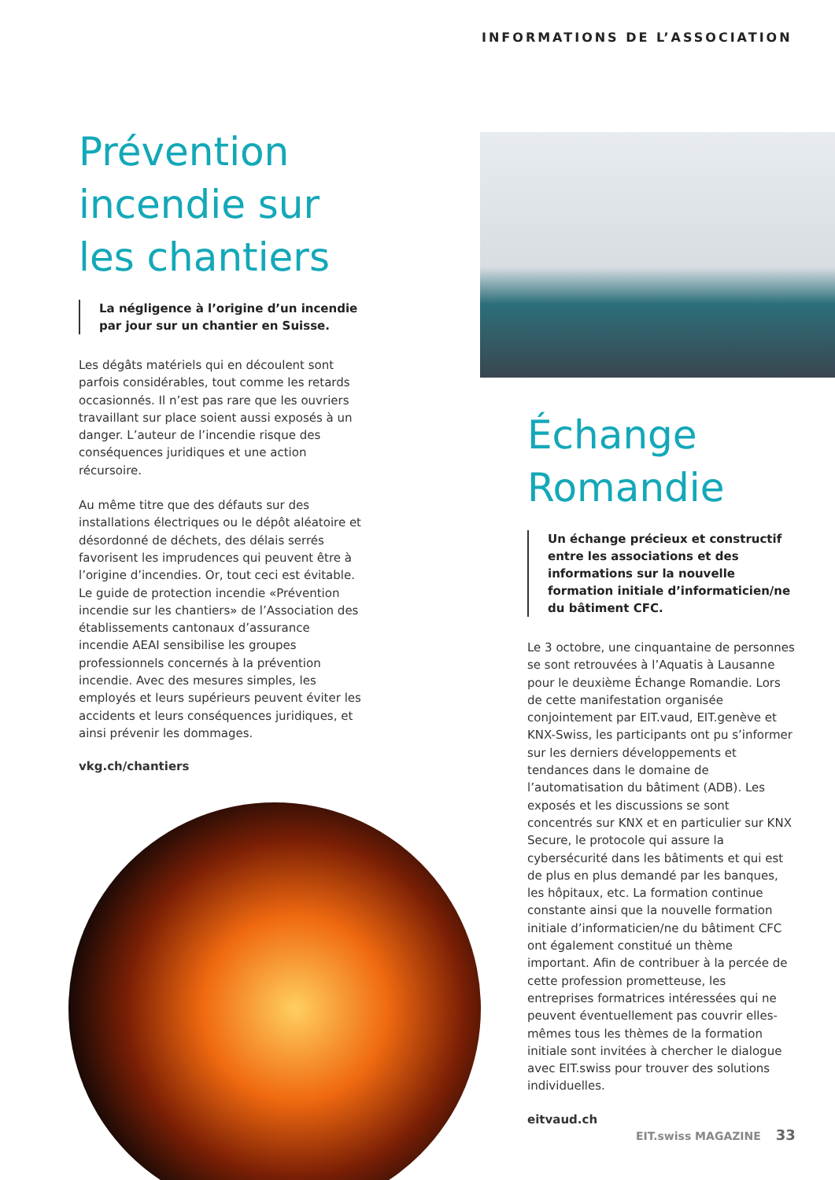INFORMATIONS DE L’ASSOCIATION
Prévention incendie sur les chantiers
La négligence à l’origine d’un incendie par jour sur un chantier en Suisse.
Les dégâts matériels qui en découlent sont parfois considérables, tout comme les retards occasionnés. Il n’est pas rare que les ouvriers travaillant sur place soient aussi exposés à un danger. L’auteur de l’incendie risque des conséquences juridiques et une action récursoire.
Au même titre que des défauts sur des installations électriques ou le dépôt aléatoire et désordonné de déchets, des délais serrés favorisent les imprudences qui peuvent être à l’origine d’incendies. Or, tout ceci est évitable. Le guide de protection incendie «Prévention incendie sur les chantiers» de l’Association des établissements cantonaux d’assurance incendie AEAI sensibilise les groupes professionnels concernés à la prévention incendie. Avec des mesures simples, les employés et leurs supérieurs peuvent éviter les accidents et leurs conséquences juridiques, et ainsi prévenir les dommages.
vkg.ch/chantiers
Échange Romandie
Un échange précieux et constructif entre les associations et des informations sur la nouvelle formation initiale d’informaticien/ne du bâtiment CFC.
Le 3 octobre, une cinquantaine de personnes se sont retrouvées à l’Aquatis à Lausanne pour le deuxième Échange Romandie. Lors de cette manifestation organisée conjointement par EIT.vaud, EIT.genève et KNX-Swiss, les participants ont pu s’informer sur les derniers développements et tendances dans le domaine de l’automatisation du bâtiment (ADB). Les exposés et les discussions se sont concentrés sur KNX et en particulier sur KNX Secure, le protocole qui assure la cybersécurité dans les bâtiments et qui est de plus en plus demandé par les banques, les hôpitaux, etc. La formation continue constante ainsi que la nouvelle formation initiale d’informaticien/ne du bâtiment CFC ont également constitué un thème important. Afin de contribuer à la percée de cette profession prometteuse, les entreprises formatrices intéressées qui ne peuvent éventuellement pas couvrir elles-mêmes tous les thèmes de la formation initiale sont invitées à chercher le dialogue avec EIT.swiss pour trouver des solutions individuelles.
eitvaud.ch
EIT.swiss MAGAZINE 33